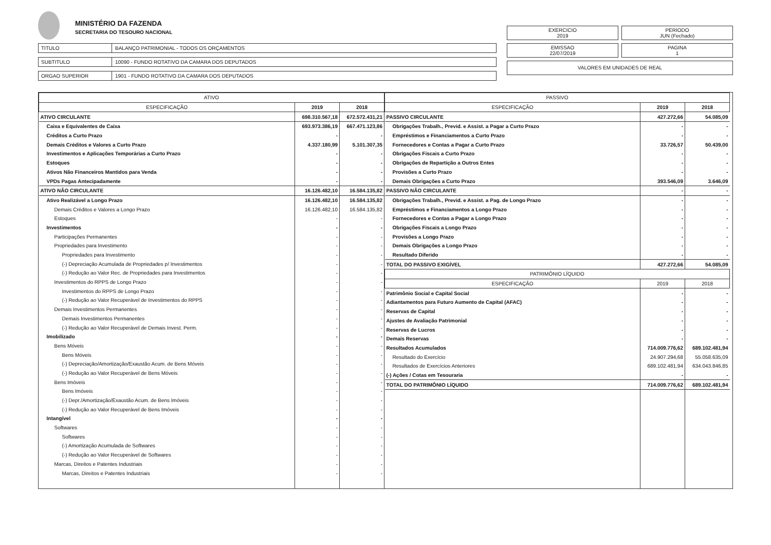MINISTÉRIO DA FAZENDA
SECRETARIA DO TESOURO NACIONAL
EXERCICIO
2019
PERIODO
JUN (Fechado)
EMISSAO
22/07/2019
PAGINA
1
VALORES EM UNIDADES DE REAL
TITULO BALANÇO PATRIMONIAL - TODOS OS ORÇAMENTOS
SUBTITULO 10090 - FUNDO ROTATIVO DA CAMARA DOS DEPUTADOS
ORGAO SUPERIOR 1901 - FUNDO ROTATIVO DA CAMARA DOS DEPUTADOS
| ATIVO | | |
| --- | --- | --- |
| ESPECIFICAÇÃO | 2019 | 2018 |
| ATIVO CIRCULANTE | 698.310.567,18 | 672.572.431,21 |
| Caixa e Equivalentes de Caixa | 693.973.386,19 | 667.471.123,86 |
| Créditos a Curto Prazo | - | - |
| Demais Créditos e Valores a Curto Prazo | 4.337.180,99 | 5.101.307,35 |
| Investimentos e Aplicações Temporárias a Curto Prazo | - | - |
| Estoques | - | - |
| Ativos Não Financeiros Mantidos para Venda | - | - |
| VPDs Pagas Antecipadamente | - | - |
| ATIVO NÃO CIRCULANTE | 16.126.482,10 | 16.584.135,82 |
| Ativo Realizável a Longo Prazo | 16.126.482,10 | 16.584.135,82 |
| Demais Créditos e Valores a Longo Prazo | 16.126.482,10 | 16.584.135,82 |
| Estoques | - | - |
| Investimentos | - | - |
| Participações Permanentes | - | - |
| Propriedades para Investimento | - | - |
| Propriedades para Investimento | - | - |
| (-) Depreciação Acumulada de Propriedades p/ Investimentos | - | - |
| (-) Redução ao Valor Rec. de Propriedades para Investimentos | - | - |
| Investimentos do RPPS de Longo Prazo | - | - |
| Investimentos do RPPS de Longo Prazo | - | - |
| (-) Redução ao Valor Recuperável de Investimentos do RPPS | - | - |
| Demais Investimentos Permanentes | - | - |
| Demais Investimentos Permanentes | - | - |
| (-) Redução ao Valor Recuperável de Demais Invest. Perm. | - | - |
| Imobilizado | - | - |
| Bens Móveis | - | - |
| Bens Móveis | - | - |
| (-) Depreciação/Amortização/Exaustão Acum. de Bens Móveis | - | - |
| (-) Redução ao Valor Recuperável de Bens Móveis | - | - |
| Bens Imóveis | - | - |
| Bens Imóveis | - | - |
| (-) Depr./Amortização/Exaustão Acum. de Bens Imóveis | - | - |
| (-) Redução ao Valor Recuperável de Bens Imóveis | - | - |
| Intangível | - | - |
| Softwares | - | - |
| Softwares | - | - |
| (-) Amortização Acumulada de Softwares | - | - |
| (-) Redução ao Valor Recuperável de Softwares | - | - |
| Marcas, Direitos e Patentes Industriais | - | - |
| Marcas, Direitos e Patentes Industriais | - | - |
| PASSIVO | | |
| --- | --- | --- |
| ESPECIFICAÇÃO | 2019 | 2018 |
| PASSIVO CIRCULANTE | 427.272,66 | 54.085,09 |
| Obrigações Trabalh., Previd. e Assist. a Pagar a Curto Prazo | - | - |
| Empréstimos e Financiamentos a Curto Prazo | - | - |
| Fornecedores e Contas a Pagar a Curto Prazo | 33.726,57 | 50.439,00 |
| Obrigações Fiscais a Curto Prazo | - | - |
| Obrigações de Repartição a Outros Entes | - | - |
| Provisões a Curto Prazo | - | - |
| Demais Obrigações a Curto Prazo | 393.546,09 | 3.646,09 |
| PASSIVO NÃO CIRCULANTE | - | - |
| Obrigações Trabalh., Previd. e Assist. a Pag. de Longo Prazo | - | - |
| Empréstimos e Financiamentos a Longo Prazo | - | - |
| Fornecedores e Contas a Pagar a Longo Prazo | - | - |
| Obrigações Fiscais a Longo Prazo | - | - |
| Provisões a Longo Prazo | - | - |
| Demais Obrigações a Longo Prazo | - | - |
| Resultado Diferido | - | - |
| TOTAL DO PASSIVO EXIGÍVEL | 427.272,66 | 54.085,09 |
| PATRIMÔNIO LÍQUIDO | | |
| ESPECIFICAÇÃO | 2019 | 2018 |
| Patrimônio Social e Capital Social | - | - |
| Adiantamentos para Futuro Aumento de Capital (AFAC) | - | - |
| Reservas de Capital | - | - |
| Ajustes de Avaliação Patrimonial | - | - |
| Reservas de Lucros | - | - |
| Demais Reservas | - | - |
| Resultados Acumulados | 714.009.776,62 | 689.102.481,94 |
| Resultado do Exercício | 24.907.294,68 | 55.058.635,09 |
| Resultados de Exercícios Anteriores | 689.102.481,94 | 634.043.846,85 |
| (-) Ações / Cotas em Tesouraria | - | - |
| TOTAL DO PATRIMÔNIO LÍQUIDO | 714.009.776,62 | 689.102.481,94 |